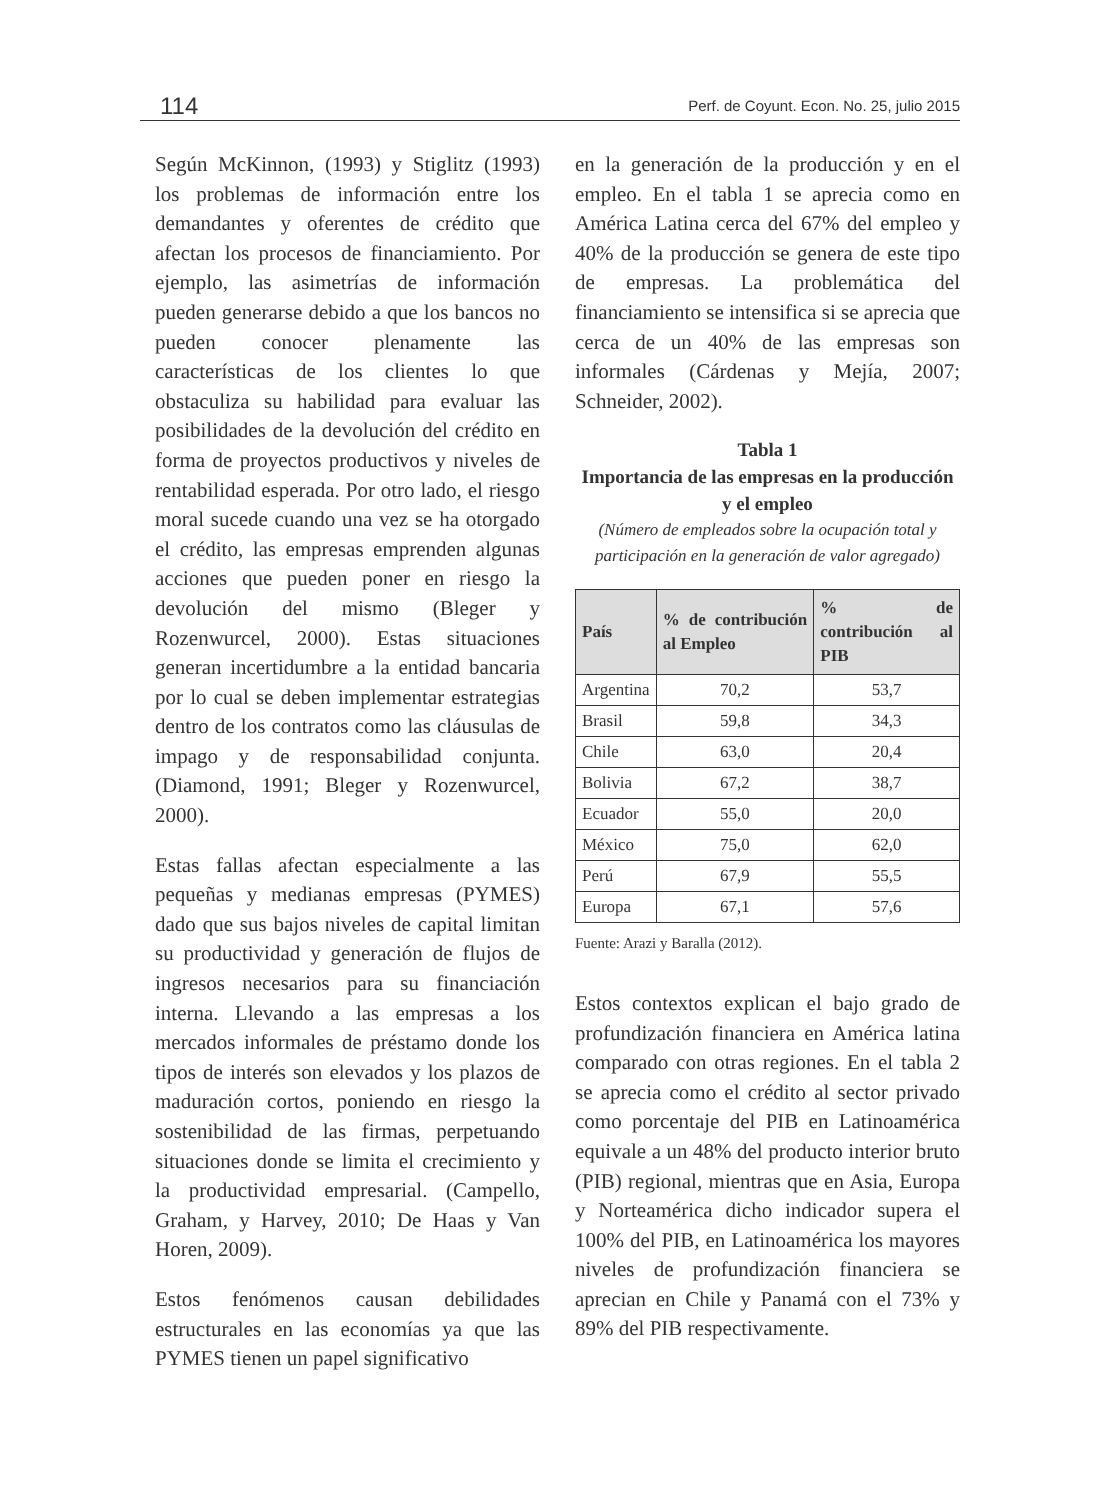114 Perf. de Coyunt. Econ. No. 25, julio 2015
Según McKinnon, (1993) y Stiglitz (1993) los problemas de información entre los demandantes y oferentes de crédito que afectan los procesos de financiamiento. Por ejemplo, las asimetrías de información pueden generarse debido a que los bancos no pueden conocer plenamente las características de los clientes lo que obstaculiza su habilidad para evaluar las posibilidades de la devolución del crédito en forma de proyectos productivos y niveles de rentabilidad esperada. Por otro lado, el riesgo moral sucede cuando una vez se ha otorgado el crédito, las empresas emprenden algunas acciones que pueden poner en riesgo la devolución del mismo (Bleger y Rozenwurcel, 2000). Estas situaciones generan incertidumbre a la entidad bancaria por lo cual se deben implementar estrategias dentro de los contratos como las cláusulas de impago y de responsabilidad conjunta. (Diamond, 1991; Bleger y Rozenwurcel, 2000).
Estas fallas afectan especialmente a las pequeñas y medianas empresas (PYMES) dado que sus bajos niveles de capital limitan su productividad y generación de flujos de ingresos necesarios para su financiación interna. Llevando a las empresas a los mercados informales de préstamo donde los tipos de interés son elevados y los plazos de maduración cortos, poniendo en riesgo la sostenibilidad de las firmas, perpetuando situaciones donde se limita el crecimiento y la productividad empresarial. (Campello, Graham, y Harvey, 2010; De Haas y Van Horen, 2009).
Estos fenómenos causan debilidades estructurales en las economías ya que las PYMES tienen un papel significativo
en la generación de la producción y en el empleo. En el tabla 1 se aprecia como en América Latina cerca del 67% del empleo y 40% de la producción se genera de este tipo de empresas. La problemática del financiamiento se intensifica si se aprecia que cerca de un 40% de las empresas son informales (Cárdenas y Mejía, 2007; Schneider, 2002).
Tabla 1
Importancia de las empresas en la producción y el empleo
(Número de empleados sobre la ocupación total y participación en la generación de valor agregado)
| País | % de contribución al Empleo | % de contribución al PIB |
| --- | --- | --- |
| Argentina | 70,2 | 53,7 |
| Brasil | 59,8 | 34,3 |
| Chile | 63,0 | 20,4 |
| Bolivia | 67,2 | 38,7 |
| Ecuador | 55,0 | 20,0 |
| México | 75,0 | 62,0 |
| Perú | 67,9 | 55,5 |
| Europa | 67,1 | 57,6 |
Fuente: Arazi y Baralla (2012).
Estos contextos explican el bajo grado de profundización financiera en América latina comparado con otras regiones. En el tabla 2 se aprecia como el crédito al sector privado como porcentaje del PIB en Latinoamérica equivale a un 48% del producto interior bruto (PIB) regional, mientras que en Asia, Europa y Norteamérica dicho indicador supera el 100% del PIB, en Latinoamérica los mayores niveles de profundización financiera se aprecian en Chile y Panamá con el 73% y 89% del PIB respectivamente.